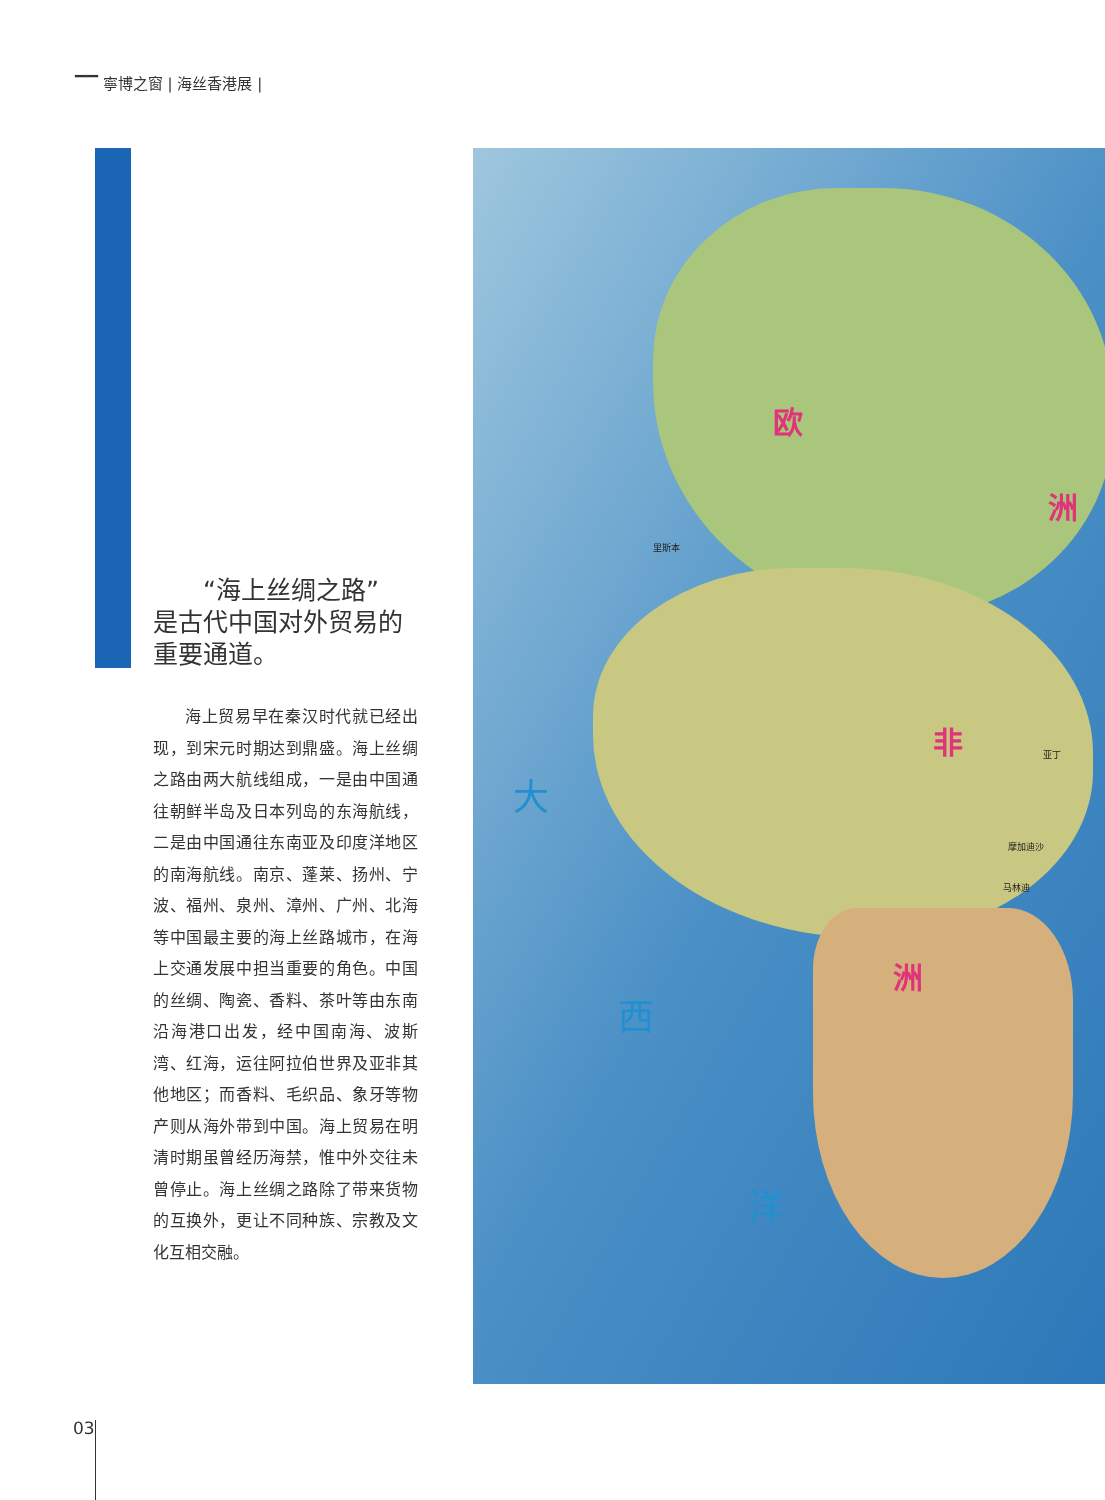▔▔ 寧博之窗 | 海丝香港展 |
  “海上丝绸之路”
是古代中国对外贸易的
重要通道。
海上贸易早在秦汉时代就已经出现，到宋元时期达到鼎盛。海上丝绸之路由两大航线组成，一是由中国通往朝鲜半岛及日本列岛的东海航线，二是由中国通往东南亚及印度洋地区的南海航线。南京、蓬莱、扬州、宁波、福州、泉州、漳州、广州、北海等中国最主要的海上丝路城市，在海上交通发展中担当重要的角色。中国的丝绸、陶瓷、香料、茶叶等由东南沿海港口出发，经中国南海、波斯湾、红海，运往阿拉伯世界及亚非其他地区；而香料、毛织品、象牙等物产则从海外带到中国。海上贸易在明清时期虽曾经历海禁，惟中外交往未曾停止。海上丝绸之路除了带来货物的互换外，更让不同种族、宗教及文化互相交融。
欧
洲
非
洲
大
西
洋
里斯本
亚丁
摩加迪沙
马林迪
03